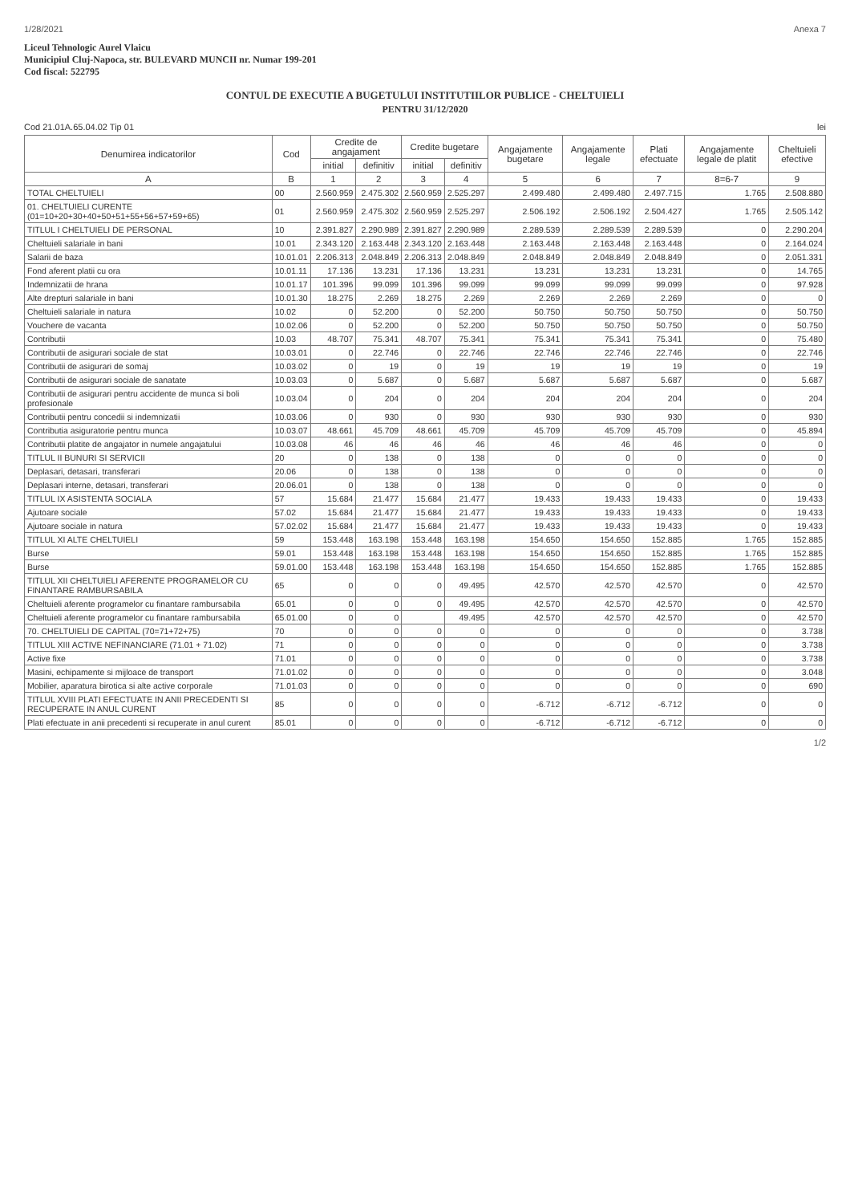1/28/2021 Anexa 7
Liceul Tehnologic Aurel Vlaicu
Municipiul Cluj-Napoca, str. BULEVARD MUNCII nr. Numar 199-201
Cod fiscal: 522795
CONTUL DE EXECUTIE A BUGETULUI INSTITUTIILOR PUBLICE - CHELTUIELI
PENTRU 31/12/2020
Cod 21.01A.65.04.02 Tip 01 lei
| Denumirea indicatorilor | Cod | Credite de angajament | | Credite bugetare | | Angajamente bugetare | Angajamente legale | Plati efectuate | Angajamente legale de platit | Cheltuieli efective |
| --- | --- | --- | --- | --- | --- | --- | --- | --- | --- | --- |
| | | initial | definitiv | initial | definitiv | | | | | |
| A | B | 1 | 2 | 3 | 4 | 5 | 6 | 7 | 8=6-7 | 9 |
| TOTAL CHELTUIELI | 00 | 2.560.959 | 2.475.302 | 2.560.959 | 2.525.297 | 2.499.480 | 2.499.480 | 2.497.715 | 1.765 | 2.508.880 |
| 01. CHELTUIELI CURENTE (01=10+20+30+40+50+51+55+56+57+59+65) | 01 | 2.560.959 | 2.475.302 | 2.560.959 | 2.525.297 | 2.506.192 | 2.506.192 | 2.504.427 | 1.765 | 2.505.142 |
| TITLUL I CHELTUIELI DE PERSONAL | 10 | 2.391.827 | 2.290.989 | 2.391.827 | 2.290.989 | 2.289.539 | 2.289.539 | 2.289.539 | 0 | 2.290.204 |
| Cheltuieli salariale in bani | 10.01 | 2.343.120 | 2.163.448 | 2.343.120 | 2.163.448 | 2.163.448 | 2.163.448 | 2.163.448 | 0 | 2.164.024 |
| Salarii de baza | 10.01.01 | 2.206.313 | 2.048.849 | 2.206.313 | 2.048.849 | 2.048.849 | 2.048.849 | 2.048.849 | 0 | 2.051.331 |
| Fond aferent platii cu ora | 10.01.11 | 17.136 | 13.231 | 17.136 | 13.231 | 13.231 | 13.231 | 13.231 | 0 | 14.765 |
| Indemnizatii de hrana | 10.01.17 | 101.396 | 99.099 | 101.396 | 99.099 | 99.099 | 99.099 | 99.099 | 0 | 97.928 |
| Alte drepturi salariale in bani | 10.01.30 | 18.275 | 2.269 | 18.275 | 2.269 | 2.269 | 2.269 | 2.269 | 0 | 0 |
| Cheltuieli salariale in natura | 10.02 | 0 | 52.200 | 0 | 52.200 | 50.750 | 50.750 | 50.750 | 0 | 50.750 |
| Vouchere de vacanta | 10.02.06 | 0 | 52.200 | 0 | 52.200 | 50.750 | 50.750 | 50.750 | 0 | 50.750 |
| Contributii | 10.03 | 48.707 | 75.341 | 48.707 | 75.341 | 75.341 | 75.341 | 75.341 | 0 | 75.480 |
| Contributii de asigurari sociale de stat | 10.03.01 | 0 | 22.746 | 0 | 22.746 | 22.746 | 22.746 | 22.746 | 0 | 22.746 |
| Contributii de asigurari de somaj | 10.03.02 | 0 | 19 | 0 | 19 | 19 | 19 | 19 | 0 | 19 |
| Contributii de asigurari sociale de sanatate | 10.03.03 | 0 | 5.687 | 0 | 5.687 | 5.687 | 5.687 | 5.687 | 0 | 5.687 |
| Contributii de asigurari pentru accidente de munca si boli profesionale | 10.03.04 | 0 | 204 | 0 | 204 | 204 | 204 | 204 | 0 | 204 |
| Contributii pentru concedii si indemnizatii | 10.03.06 | 0 | 930 | 0 | 930 | 930 | 930 | 930 | 0 | 930 |
| Contributia asiguratorie pentru munca | 10.03.07 | 48.661 | 45.709 | 48.661 | 45.709 | 45.709 | 45.709 | 45.709 | 0 | 45.894 |
| Contributii platite de angajator in numele angajatului | 10.03.08 | 46 | 46 | 46 | 46 | 46 | 46 | 46 | 0 | 0 |
| TITLUL II BUNURI SI SERVICII | 20 | 0 | 138 | 0 | 138 | 0 | 0 | 0 | 0 | 0 |
| Deplasari, detasari, transferari | 20.06 | 0 | 138 | 0 | 138 | 0 | 0 | 0 | 0 | 0 |
| Deplasari interne, detasari, transferari | 20.06.01 | 0 | 138 | 0 | 138 | 0 | 0 | 0 | 0 | 0 |
| TITLUL IX ASISTENTA SOCIALA | 57 | 15.684 | 21.477 | 15.684 | 21.477 | 19.433 | 19.433 | 19.433 | 0 | 19.433 |
| Ajutoare sociale | 57.02 | 15.684 | 21.477 | 15.684 | 21.477 | 19.433 | 19.433 | 19.433 | 0 | 19.433 |
| Ajutoare sociale in natura | 57.02.02 | 15.684 | 21.477 | 15.684 | 21.477 | 19.433 | 19.433 | 19.433 | 0 | 19.433 |
| TITLUL XI ALTE CHELTUIELI | 59 | 153.448 | 163.198 | 153.448 | 163.198 | 154.650 | 154.650 | 152.885 | 1.765 | 152.885 |
| Burse | 59.01 | 153.448 | 163.198 | 153.448 | 163.198 | 154.650 | 154.650 | 152.885 | 1.765 | 152.885 |
| Burse | 59.01.00 | 153.448 | 163.198 | 153.448 | 163.198 | 154.650 | 154.650 | 152.885 | 1.765 | 152.885 |
| TITLUL XII CHELTUIELI AFERENTE PROGRAMELOR CU FINANTARE RAMBURSABILA | 65 | 0 | 0 | 0 | 49.495 | 42.570 | 42.570 | 42.570 | 0 | 42.570 |
| Cheltuieli aferente programelor cu finantare rambursabila | 65.01 | 0 | 0 | 0 | 49.495 | 42.570 | 42.570 | 42.570 | 0 | 42.570 |
| Cheltuieli aferente programelor cu finantare rambursabila | 65.01.00 | 0 | 0 | | 49.495 | 42.570 | 42.570 | 42.570 | 0 | 42.570 |
| 70. CHELTUIELI DE CAPITAL (70=71+72+75) | 70 | 0 | 0 | 0 | 0 | 0 | 0 | 0 | 0 | 3.738 |
| TITLUL XIII ACTIVE NEFINANCIARE (71.01 + 71.02) | 71 | 0 | 0 | 0 | 0 | 0 | 0 | 0 | 0 | 3.738 |
| Active fixe | 71.01 | 0 | 0 | 0 | 0 | 0 | 0 | 0 | 0 | 3.738 |
| Masini, echipamente si mijloace de transport | 71.01.02 | 0 | 0 | 0 | 0 | 0 | 0 | 0 | 0 | 3.048 |
| Mobilier, aparatura birotica si alte active corporale | 71.01.03 | 0 | 0 | 0 | 0 | 0 | 0 | 0 | 0 | 690 |
| TITLUL XVIII PLATI EFECTUATE IN ANII PRECEDENTI SI RECUPERATE IN ANUL CURENT | 85 | 0 | 0 | 0 | 0 | -6.712 | -6.712 | -6.712 | 0 | 0 |
| Plati efectuate in anii precedenti si recuperate in anul curent | 85.01 | 0 | 0 | 0 | 0 | -6.712 | -6.712 | -6.712 | 0 | 0 |
1/2